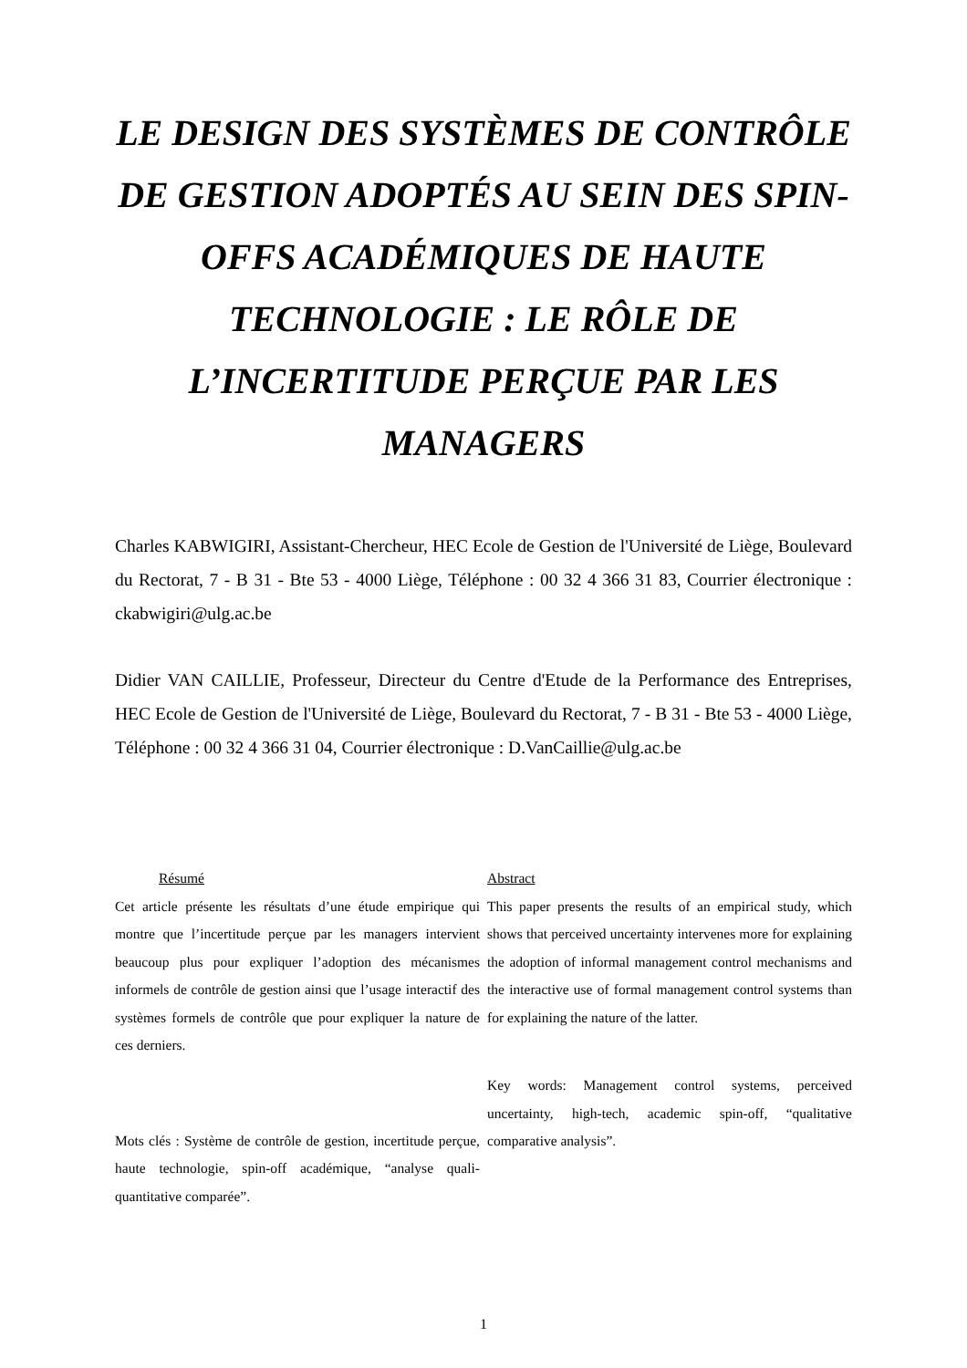LE DESIGN DES SYSTÈMES DE CONTRÔLE DE GESTION ADOPTÉS AU SEIN DES SPIN-OFFS ACADÉMIQUES DE HAUTE TECHNOLOGIE : LE RÔLE DE L’INCERTITUDE PERÇUE PAR LES MANAGERS
Charles KABWIGIRI, Assistant-Chercheur, HEC Ecole de Gestion de l'Université de Liège, Boulevard du Rectorat, 7 - B 31 - Bte 53 - 4000 Liège, Téléphone : 00 32 4 366 31 83, Courrier électronique : ckabwigiri@ulg.ac.be
Didier VAN CAILLIE, Professeur, Directeur du Centre d'Etude de la Performance des Entreprises, HEC Ecole de Gestion de l'Université de Liège, Boulevard du Rectorat, 7 - B 31 - Bte 53 - 4000 Liège, Téléphone : 00 32 4 366 31 04, Courrier électronique : D.VanCaillie@ulg.ac.be
Résumé
Cet article présente les résultats d’une étude empirique qui montre que l’incertitude perçue par les managers intervient beaucoup plus pour expliquer l’adoption des mécanismes informels de contrôle de gestion ainsi que l’usage interactif des systèmes formels de contrôle que pour expliquer la nature de ces derniers.
Mots clés : Système de contrôle de gestion, incertitude perçue, haute technologie, spin-off académique, “analyse quali-quantitative comparée”.
Abstract
This paper presents the results of an empirical study, which shows that perceived uncertainty intervenes more for explaining the adoption of informal management control mechanisms and the interactive use of formal management control systems than for explaining the nature of the latter.
Key words: Management control systems, perceived uncertainty, high-tech, academic spin-off, “qualitative comparative analysis”.
1